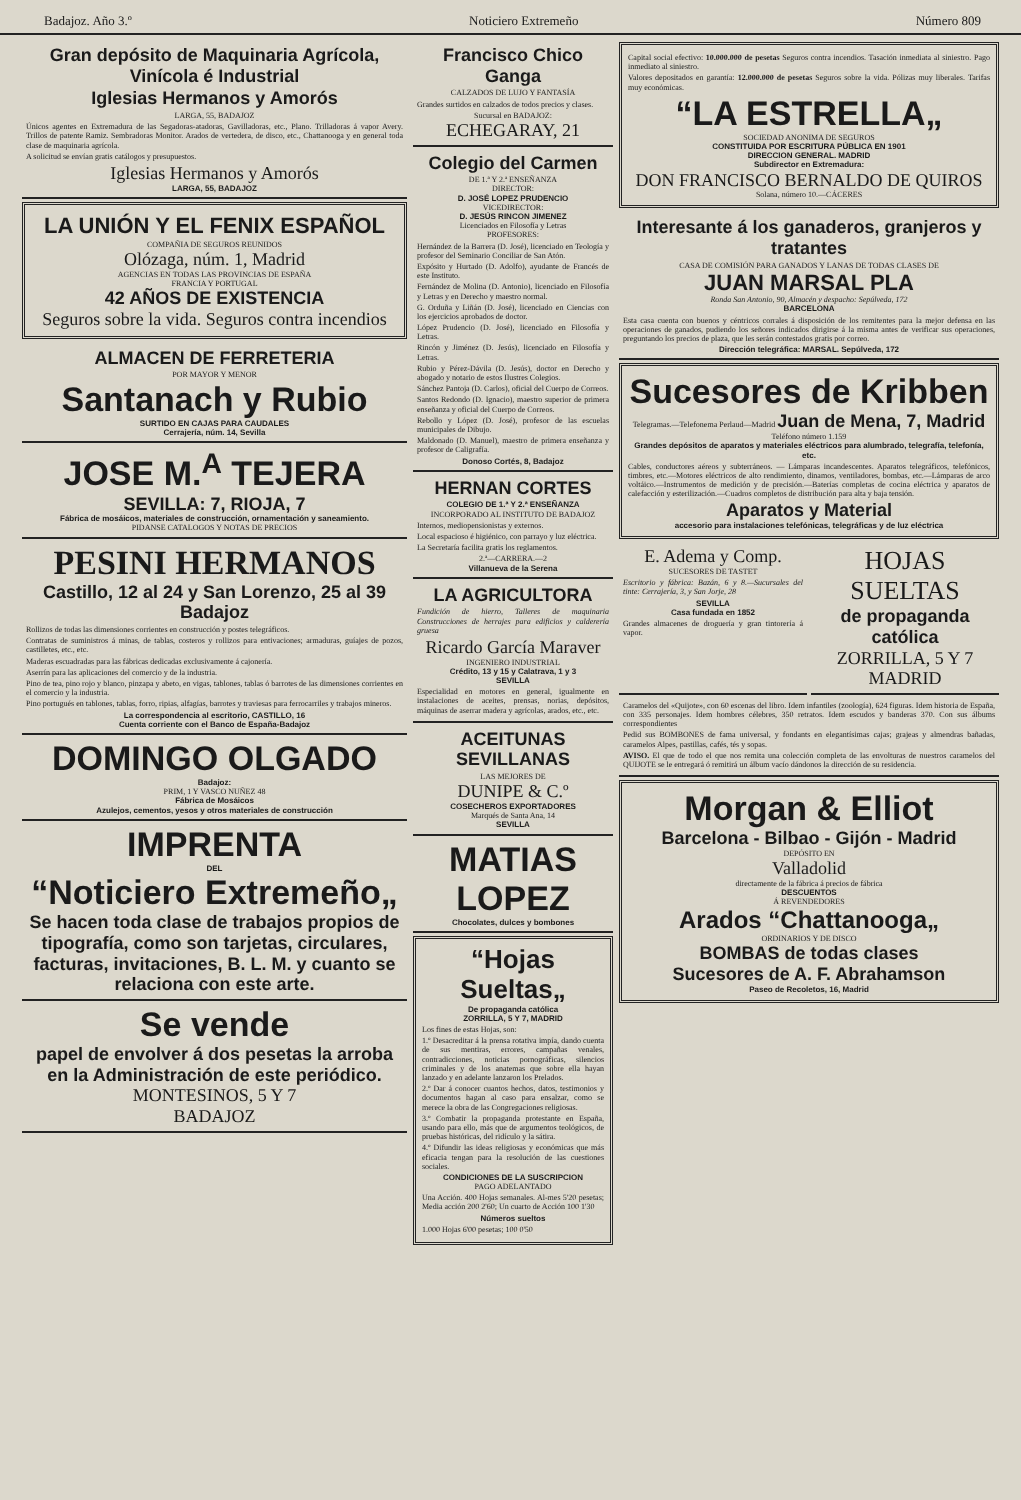Badajoz. Año 3.º Noticiero Extremeño Número 809
Gran depósito de Maquinaria Agrícola, Vinícola é Industrial
Iglesias Hermanos y Amorós
LARGA, 55, BADAJOZ
Únicos agentes en Extremadura de las Segadoras-atadoras, Gavilladoras, etc., Plano. Trilladoras á vapor Avery. Trillos de patente Ramiz. Sembradoras Monitor. Arados de vertedera, de disco, etc., Chattanooga y en general toda clase de maquinaria agrícola.
A solicitud se envían gratis catálogos y presupuestos.
Iglesias Hermanos y Amorós
LARGA, 55, BADAJOZ
LA UNIÓN Y EL FENIX ESPAÑOL
COMPAÑIA DE SEGUROS REUNIDOS
Olózaga, núm. 1, Madrid
AGENCIAS EN TODAS LAS PROVINCIAS DE ESPAÑA
FRANCIA Y PORTUGAL
42 AÑOS DE EXISTENCIA
Seguros sobre la vida. Seguros contra incendios
ALMACEN DE FERRETERIA
POR MAYOR Y MENOR
Santanach y Rubio
SURTIDO EN CAJAS PARA CAUDALES
Cerrajería, núm. 14, Sevilla
JOSE M.<sup>A</sup> TEJERA
SEVILLA: 7, RIOJA, 7
Fábrica de mosáicos, materiales de construcción, ornamentación y saneamiento.
PIDANSE CATALOGOS Y NOTAS DE PRECIOS
PESINI HERMANOS
Castillo, 12 al 24 y San Lorenzo, 25 al 39
Badajoz
Rollizos de todas las dimensiones corrientes en construcción y postes telegráficos.
Contratas de suministros á minas, de tablas, costeros y rollizos para entivaciones; armaduras, guíajes de pozos, castilletes, etc., etc.
Maderas escuadradas para las fábricas dedicadas exclusivamente á cajonería.
Aserrín para las aplicaciones del comercio y de la industria.
Pino de tea, pino rojo y blanco, pinzapa y abeto, en vigas, tablones, tablas ó barrotes de las dimensiones corrientes en el comercio y la industria.
Pino portugués en tablones, tablas, forro, ripias, alfagías, barrotes y traviesas para ferrocarriles y trabajos mineros.
La correspondencia al escritorio, CASTILLO, 16
Cuenta corriente con el Banco de España-Badajoz
DOMINGO OLGADO
Badajoz:
PRIM, 1 Y VASCO NUÑEZ 48
Fábrica de Mosáicos
Azulejos, cementos, yesos y otros materiales de construcción
IMPRENTA
DEL
“Noticiero Extremeño„
Se hacen toda clase de trabajos propios de tipografía, como son tarjetas, circulares, facturas, invitaciones, B. L. M. y cuanto se relaciona con este arte.
Se vende
papel de envolver á dos pesetas la arroba en la Administración de este periódico.
MONTESINOS, 5 Y 7
BADAJOZ
Francisco Chico Ganga
CALZADOS DE LUJO Y FANTASÍA
Grandes surtidos en calzados de todos precios y clases.
Sucursal en BADAJOZ:
ECHEGARAY, 21
Colegio del Carmen
DE 1.ª Y 2.ª ENSEÑANZA
DIRECTOR:
D. JOSÉ LOPEZ PRUDENCIO
VICEDIRECTOR:
D. JESÚS RINCON JIMENEZ
Licenciados en Filosofía y Letras
PROFESORES:
Hernández de la Barrera (D. José), licenciado en Teología y profesor del Seminario Conciliar de San Atón.
Expósito y Hurtado (D. Adolfo), ayudante de Francés de este Instituto.
Fernández de Molina (D. Antonio), licenciado en Filosofía y Letras y en Derecho y maestro normal.
G. Orduña y Liñán (D. José), licenciado en Ciencias con los ejercicios aprobados de doctor.
López Prudencio (D. José), licenciado en Filosofía y Letras.
Rincón y Jiménez (D. Jesús), licenciado en Filosofía y Letras.
Rubio y Pérez-Dávila (D. Jesús), doctor en Derecho y abogado y notario de estos Ilustres Colegios.
Sánchez Pantoja (D. Carlos), oficial del Cuerpo de Correos.
Santos Redondo (D. Ignacio), maestro superior de primera enseñanza y oficial del Cuerpo de Correos.
Rebollo y López (D. José), profesor de las escuelas municipales de Dibujo.
Maldonado (D. Manuel), maestro de primera enseñanza y profesor de Caligrafía.
Donoso Cortés, 8, Badajoz
HERNAN CORTES
COLEGIO DE 1.ª Y 2.ª ENSEÑANZA
INCORPORADO AL INSTITUTO DE BADAJOZ
Internos, mediopensionistas y externos.
Local espacioso é higiénico, con parrayo y luz eléctrica.
La Secretaría facilita gratis los reglamentos.
2.ª—CARRERA.—2
Villanueva de la Serena
LA AGRICULTORA
Fundición de hierro, Talleres de maquinaria Construcciones de herrajes para edificios y calderería gruesa
Ricardo García Maraver
INGENIERO INDUSTRIAL
Crédito, 13 y 15 y Calatrava, 1 y 3
SEVILLA
Especialidad en motores en general, igualmente en instalaciones de aceites, prensas, norias, depósitos, máquinas de aserrar madera y agrícolas, arados, etc., etc.
ACEITUNAS SEVILLANAS
LAS MEJORES DE
DUNIPE & C.º
COSECHEROS EXPORTADORES
Marqués de Santa Ana, 14
SEVILLA
MATIAS LOPEZ
Chocolates, dulces y bombones
“Hojas Sueltas„
De propaganda católica
ZORRILLA, 5 Y 7, MADRID
Los fines de estas Hojas, son:
1.º Desacreditar á la prensa rotativa impía, dando cuenta de sus mentiras, errores, campañas venales, contradicciones, noticias pornográficas, silencios criminales y de los anatemas que sobre ella hayan lanzado y en adelante lanzaron los Prelados.
2.º Dar á conocer cuantos hechos, datos, testimonios y documentos hagan al caso para ensalzar, como se merece la obra de las Congregaciones religiosas.
3.º Combatir la propaganda protestante en España, usando para ello, más que de argumentos teológicos, de pruebas históricas, del ridículo y la sátira.
4.º Difundir las ideas religiosas y económicas que más eficacia tengan para la resolución de las cuestiones sociales.
CONDICIONES DE LA SUSCRIPCION
PAGO ADELANTADO
Una Acción. 400 Hojas semanales. Al-mes 5'20 pesetas; Media acción 200 2'60; Un cuarto de Acción 100 1'30
Números sueltos
1.000 Hojas 6'00 pesetas; 100 0'50
Capital social efectivo: 10.000.000 de pesetas Seguros contra incendios. Tasación inmediata al siniestro. Pago inmediato al siniestro.
Valores depositados en garantía: 12.000.000 de pesetas Seguros sobre la vida. Pólizas muy liberales. Tarifas muy económicas.
“LA ESTRELLA„
SOCIEDAD ANONIMA DE SEGUROS
CONSTITUIDA POR ESCRITURA PÚBLICA EN 1901
DIRECCION GENERAL. MADRID
Subdirector en Extremadura:
DON FRANCISCO BERNALDO DE QUIROS
Solana, número 10.—CÁCERES
Interesante á los ganaderos, granjeros y tratantes
CASA DE COMISIÓN PARA GANADOS Y LANAS DE TODAS CLASES DE
JUAN MARSAL PLA
Ronda San Antonio, 90, Almacén y despacho: Sepúlveda, 172
BARCELONA
Esta casa cuenta con buenos y céntricos corrales á disposición de los remitentes para la mejor defensa en las operaciones de ganados, pudiendo los señores indicados dirigirse á la misma antes de verificar sus operaciones, preguntando los precios de plaza, que les serán contestados gratis por correo.
Dirección telegráfica: MARSAL. Sepúlveda, 172
Sucesores de Kribben
Telegramas.—Telefonema Perlaud—Madrid Juan de Mena, 7, Madrid Teléfono número 1.159
Grandes depósitos de aparatos y materiales eléctricos para alumbrado, telegrafía, telefonía, etc.
Cables, conductores aéreos y subterráneos. — Lámparas incandescentes. Aparatos telegráficos, telefónicos, timbres, etc.—Motores eléctricos de alto rendimiento, dinamos, ventiladores, bombas, etc.—Lámparas de arco voltáico.—Instrumentos de medición y de precisión.—Baterías completas de cocina eléctrica y aparatos de calefacción y esterilización.—Cuadros completos de distribución para alta y baja tensión.
Aparatos y Material
accesorio para instalaciones telefónicas, telegráficas y de luz eléctrica
E. Adema y Comp.
SUCESORES DE TASTET
Escritorio y fábrica: Bazán, 6 y 8.—Sucursales del tinte: Cerrajería, 3, y San Jorje, 28
SEVILLA
Casa fundada en 1852
Grandes almacenes de droguería y gran tintorería á vapor.
HOJAS SUELTAS
de propaganda católica
ZORRILLA, 5 Y 7
MADRID
Caramelos del «Quijote», con 60 escenas del libro. Idem infantiles (zoología), 624 figuras. Idem historia de España, con 335 personajes. Idem hombres célebres, 350 retratos. Idem escudos y banderas 370. Con sus álbums correspondientes
Pedid sus BOMBONES de fama universal, y fondants en elegantísimas cajas; grajeas y almendras bañadas, caramelos Alpes, pastillas, cafés, tés y sopas.
AVISO. El que de todo el que nos remita una colección completa de las envolturas de nuestros caramelos del QUIJOTE se le entregará ó remitirá un álbum vacío dándonos la dirección de su residencia.
Morgan & Elliot
Barcelona - Bilbao - Gijón - Madrid
DEPÓSITO EN
Valladolid
directamente de la fábrica á precios de fábrica
DESCUENTOS
Á REVENDEDORES
Arados “Chattanooga„
ORDINARIOS Y DE DISCO
BOMBAS de todas clases
Sucesores de A. F. Abrahamson
Paseo de Recoletos, 16, Madrid